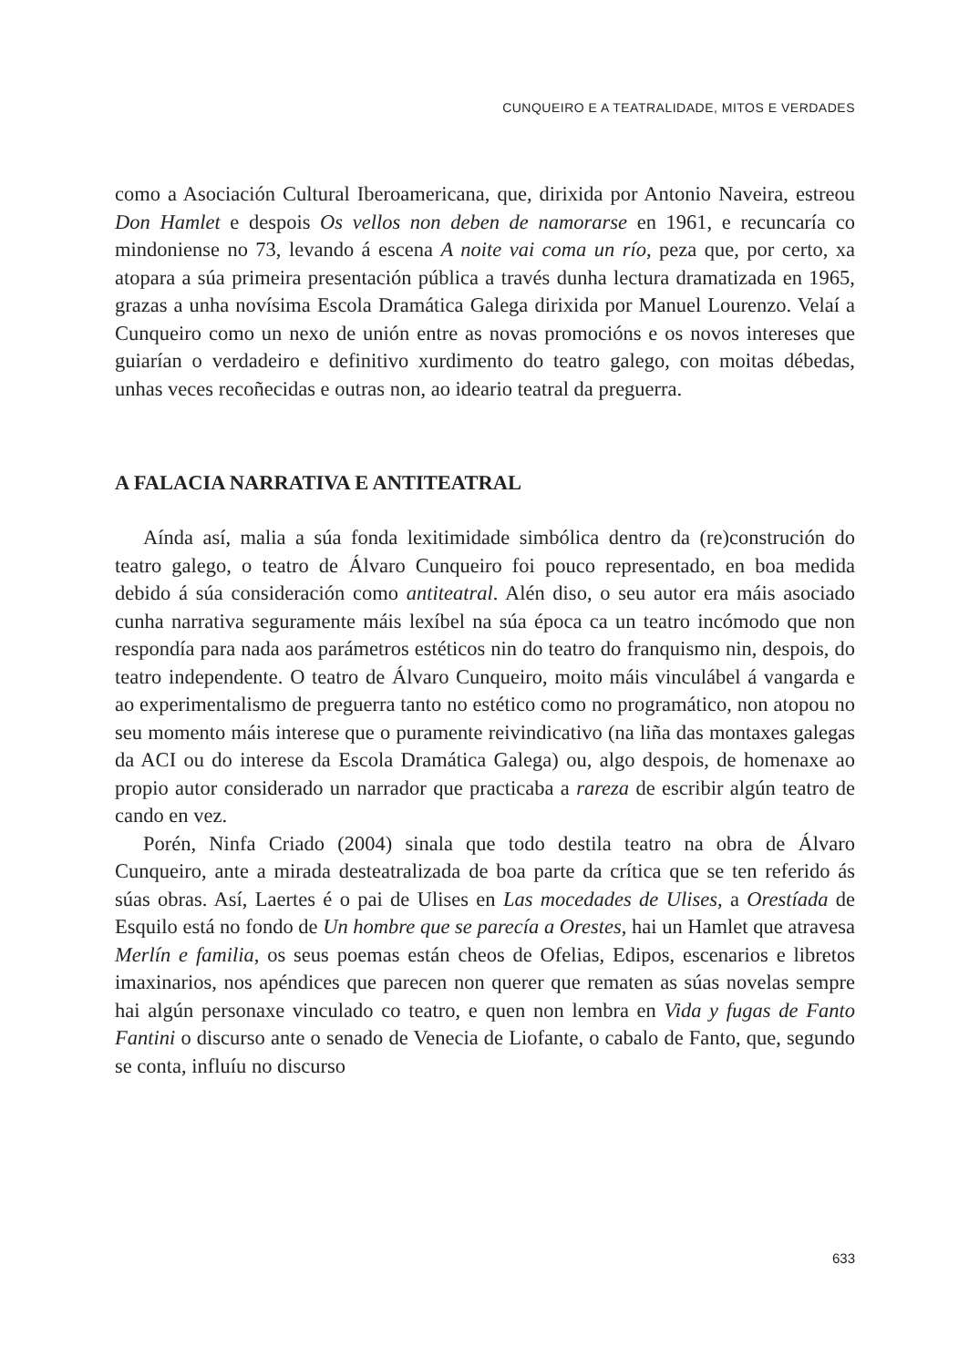CUNQUEIRO E A TEATRALIDADE, MITOS E VERDADES
como a Asociación Cultural Iberoamericana, que, dirixida por Antonio Naveira, estreou Don Hamlet e despois Os vellos non deben de namorarse en 1961, e recuncaría co mindoniense no 73, levando á escena A noite vai coma un río, peza que, por certo, xa atopara a súa primeira presentación pública a través dunha lectura dramatizada en 1965, grazas a unha novísima Escola Dramática Galega dirixida por Manuel Lourenzo. Velaí a Cunqueiro como un nexo de unión entre as novas promocións e os novos intereses que guiarían o verdadeiro e definitivo xurdimento do teatro galego, con moitas débedas, unhas veces recoñecidas e outras non, ao ideario teatral da preguerra.
A FALACIA NARRATIVA E ANTITEATRAL
Aínda así, malia a súa fonda lexitimidade simbólica dentro da (re)construción do teatro galego, o teatro de Álvaro Cunqueiro foi pouco representado, en boa medida debido á súa consideración como antiteatral. Alén diso, o seu autor era máis asociado cunha narrativa seguramente máis lexíbel na súa época ca un teatro incómodo que non respondía para nada aos parámetros estéticos nin do teatro do franquismo nin, despois, do teatro independente. O teatro de Álvaro Cunqueiro, moito máis vinculábel á vangarda e ao experimentalismo de preguerra tanto no estético como no programático, non atopou no seu momento máis interese que o puramente reivindicativo (na liña das montaxes galegas da ACI ou do interese da Escola Dramática Galega) ou, algo despois, de homenaxe ao propio autor considerado un narrador que practicaba a rareza de escribir algún teatro de cando en vez.
Porén, Ninfa Criado (2004) sinala que todo destila teatro na obra de Álvaro Cunqueiro, ante a mirada desteatralizada de boa parte da crítica que se ten referido ás súas obras. Así, Laertes é o pai de Ulises en Las mocedades de Ulises, a Orestíada de Esquilo está no fondo de Un hombre que se parecía a Orestes, hai un Hamlet que atravesa Merlín e familia, os seus poemas están cheos de Ofelias, Edipos, escenarios e libretos imaxinarios, nos apéndices que parecen non querer que rematen as súas novelas sempre hai algún personaxe vinculado co teatro, e quen non lembra en Vida y fugas de Fanto Fantini o discurso ante o senado de Venecia de Liofante, o cabalo de Fanto, que, segundo se conta, influíu no discurso
633